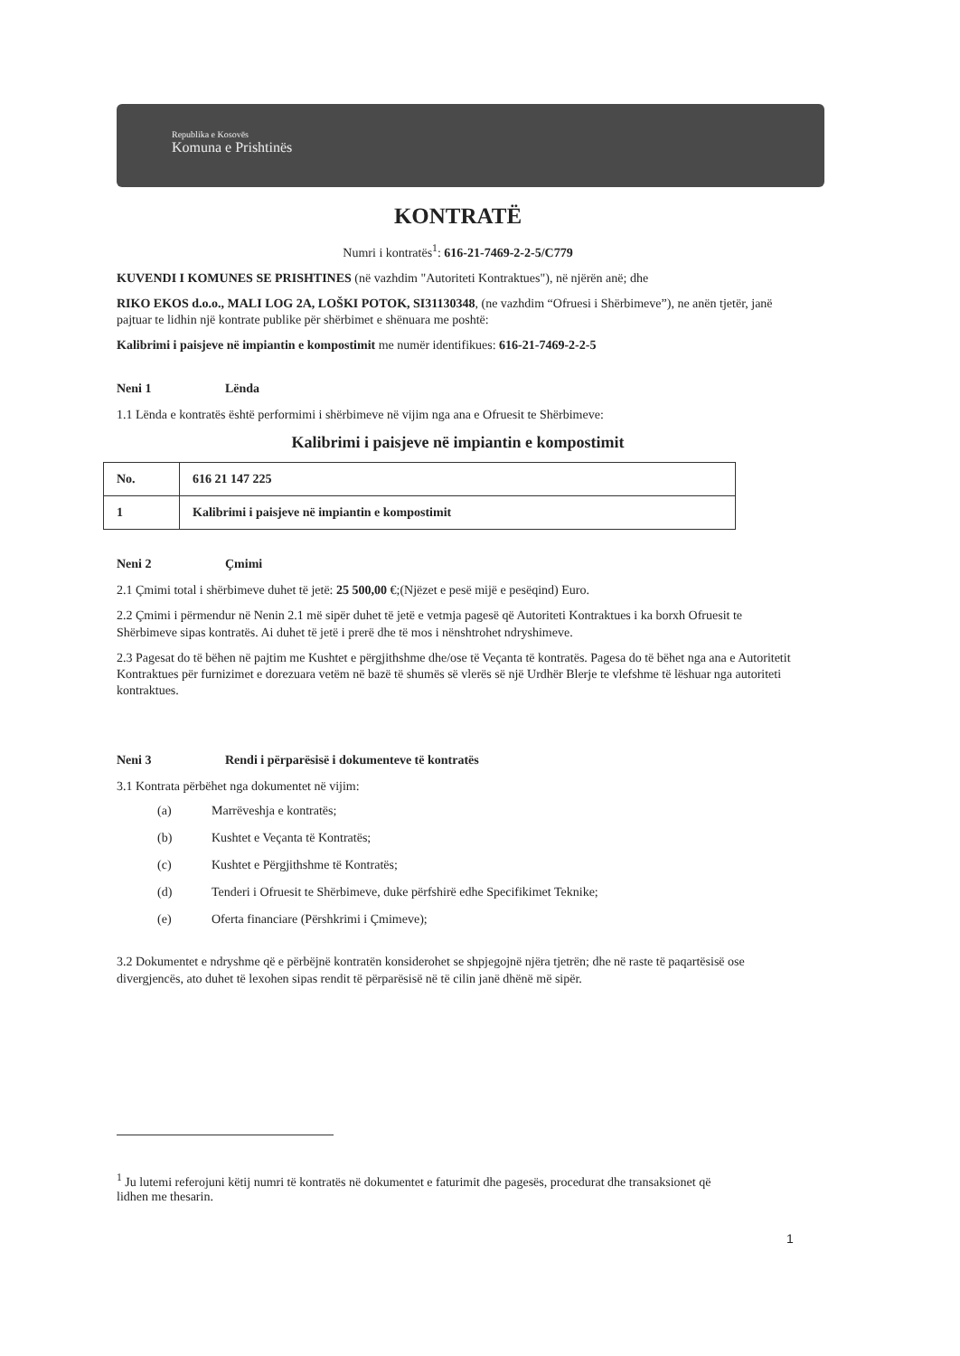Republika e Kosovës
Komuna e Prishtinës
KONTRATË
Numri i kontratës<sup>1</sup>: 616-21-7469-2-2-5/C779
KUVENDI I KOMUNES SE PRISHTINES (në vazhdim "Autoriteti Kontraktues"), në njërën anë; dhe
RIKO EKOS d.o.o., MALI LOG 2A, LOŠKI POTOK, SI31130348, (ne vazhdim “Ofruesi i Shërbimeve”), ne anën tjetër, janë pajtuar te lidhin një kontrate publike për shërbimet e shënuara me poshtë:
Kalibrimi i paisjeve në impiantin e kompostimit me numër identifikues: 616-21-7469-2-2-5
Neni 1 Lënda
1.1 Lënda e kontratës është performimi i shërbimeve në vijim nga ana e Ofruesit te Shërbimeve:
Kalibrimi i paisjeve në impiantin e kompostimit
| No. | 616 21 147 225 |
| 1 | Kalibrimi i paisjeve në impiantin e kompostimit |
Neni 2 Çmimi
2.1 Çmimi total i shërbimeve duhet të jetë: 25 500,00 €;(Njëzet e pesë mijë e pesëqind) Euro.
2.2 Çmimi i përmendur në Nenin 2.1 më sipër duhet të jetë e vetmja pagesë që Autoriteti Kontraktues i ka borxh Ofruesit te Shërbimeve sipas kontratës. Ai duhet të jetë i prerë dhe të mos i nënshtrohet ndryshimeve.
2.3 Pagesat do të bëhen në pajtim me Kushtet e përgjithshme dhe/ose të Veçanta të kontratës. Pagesa do të bëhet nga ana e Autoritetit Kontraktues për furnizimet e dorezuara vetëm në bazë të shumës së vlerës së një Urdhër Blerje te vlefshme të lëshuar nga autoriteti kontraktues.
Neni 3 Rendi i përparësisë i dokumenteve të kontratës
3.1 Kontrata përbëhet nga dokumentet në vijim:
(a) Marrëveshja e kontratës;
(b) Kushtet e Veçanta të Kontratës;
(c) Kushtet e Përgjithshme të Kontratës;
(d) Tenderi i Ofruesit te Shërbimeve, duke përfshirë edhe Specifikimet Teknike;
(e) Oferta financiare (Përshkrimi i Çmimeve);
3.2 Dokumentet e ndryshme që e përbëjnë kontratën konsiderohet se shpjegojnë njëra tjetrën; dhe në raste të paqartësisë ose divergjencës, ato duhet të lexohen sipas rendit të përparësisë në të cilin janë dhënë më sipër.
<sup>1</sup> Ju lutemi referojuni këtij numri të kontratës në dokumentet e faturimit dhe pagesës, procedurat dhe transaksionet që lidhen me thesarin.
1